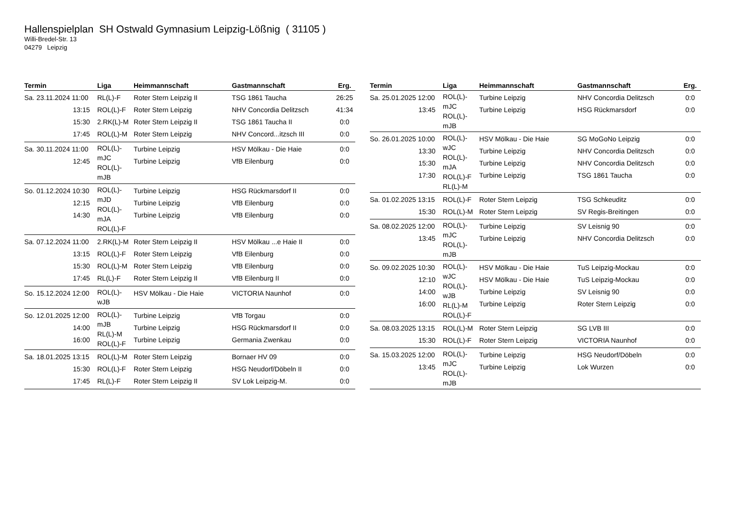Hallenspielplan SH Ostwald Gymnasium Leipzig-Lößnig ( 31105 )
Willi-Bredel-Str. 13
04279 Leipzig
| Termin | Liga | Heimmannschaft | Gastmannschaft | Erg. |
| --- | --- | --- | --- | --- |
| Sa. 23.11.2024 11:00 13:15 15:30 17:45 | RL(L)-F ROL(L)-F 2.RK(L)-M ROL(L)-M | Roter Stern Leipzig II Roter Stern Leipzig Roter Stern Leipzig II Roter Stern Leipzig | TSG 1861 Taucha NHV Concordia Delitzsch TSG 1861 Taucha II NHV Concord...itzsch III | 26:25 41:34 0:0 0:0 |
| Sa. 30.11.2024 11:00 12:45 | ROL(L)-mJC ROL(L)-mJB | Turbine Leipzig Turbine Leipzig | HSV Mölkau - Die Haie VfB Eilenburg | 0:0 0:0 |
| So. 01.12.2024 10:30 12:15 14:30 | ROL(L)-mJD ROL(L)-mJA ROL(L)-F | Turbine Leipzig Turbine Leipzig Turbine Leipzig | HSG Rückmarsdorf II VfB Eilenburg VfB Eilenburg | 0:0 0:0 0:0 |
| Sa. 07.12.2024 11:00 13:15 15:30 17:45 | 2.RK(L)-M ROL(L)-F ROL(L)-M RL(L)-F | Roter Stern Leipzig II Roter Stern Leipzig Roter Stern Leipzig Roter Stern Leipzig II | HSV Mölkau ...e Haie II VfB Eilenburg VfB Eilenburg VfB Eilenburg II | 0:0 0:0 0:0 0:0 |
| So. 15.12.2024 12:00 | ROL(L)-wJB | HSV Mölkau - Die Haie | VICTORIA Naunhof | 0:0 |
| So. 12.01.2025 12:00 14:00 16:00 | ROL(L)-mJB RL(L)-M ROL(L)-F | Turbine Leipzig Turbine Leipzig Turbine Leipzig | VfB Torgau HSG Rückmarsdorf II Germania Zwenkau | 0:0 0:0 0:0 |
| Sa. 18.01.2025 13:15 15:30 17:45 | ROL(L)-M ROL(L)-F RL(L)-F | Roter Stern Leipzig Roter Stern Leipzig Roter Stern Leipzig II | Bornaer HV 09 HSG Neudorf/Döbeln II SV Lok Leipzig-M. | 0:0 0:0 0:0 |
| Termin | Liga | Heimmannschaft | Gastmannschaft | Erg. |
| --- | --- | --- | --- | --- |
| Sa. 25.01.2025 12:00 13:45 | ROL(L)-mJC ROL(L)-mJB | Turbine Leipzig Turbine Leipzig | NHV Concordia Delitzsch HSG Rückmarsdorf | 0:0 0:0 |
| So. 26.01.2025 10:00 13:30 15:30 17:30 | ROL(L)-wJC ROL(L)-mJA ROL(L)-F RL(L)-M | HSV Mölkau - Die Haie Turbine Leipzig Turbine Leipzig Turbine Leipzig | SG MoGoNo Leipzig NHV Concordia Delitzsch NHV Concordia Delitzsch TSG 1861 Taucha | 0:0 0:0 0:0 0:0 |
| Sa. 01.02.2025 13:15 15:30 | ROL(L)-F ROL(L)-M | Roter Stern Leipzig Roter Stern Leipzig | TSG Schkeuditz SV Regis-Breitingen | 0:0 0:0 |
| Sa. 08.02.2025 12:00 13:45 | ROL(L)-mJC ROL(L)-mJB | Turbine Leipzig Turbine Leipzig | SV Leisnig 90 NHV Concordia Delitzsch | 0:0 0:0 |
| So. 09.02.2025 10:30 12:10 14:00 16:00 | ROL(L)-wJC ROL(L)-wJB RL(L)-M ROL(L)-F | HSV Mölkau - Die Haie HSV Mölkau - Die Haie Turbine Leipzig Turbine Leipzig | TuS Leipzig-Mockau TuS Leipzig-Mockau SV Leisnig 90 Roter Stern Leipzig | 0:0 0:0 0:0 0:0 |
| Sa. 08.03.2025 13:15 15:30 | ROL(L)-M ROL(L)-F | Roter Stern Leipzig Roter Stern Leipzig | SG LVB III VICTORIA Naunhof | 0:0 0:0 |
| Sa. 15.03.2025 12:00 13:45 | ROL(L)-mJC ROL(L)-mJB | Turbine Leipzig Turbine Leipzig | HSG Neudorf/Döbeln Lok Wurzen | 0:0 0:0 |